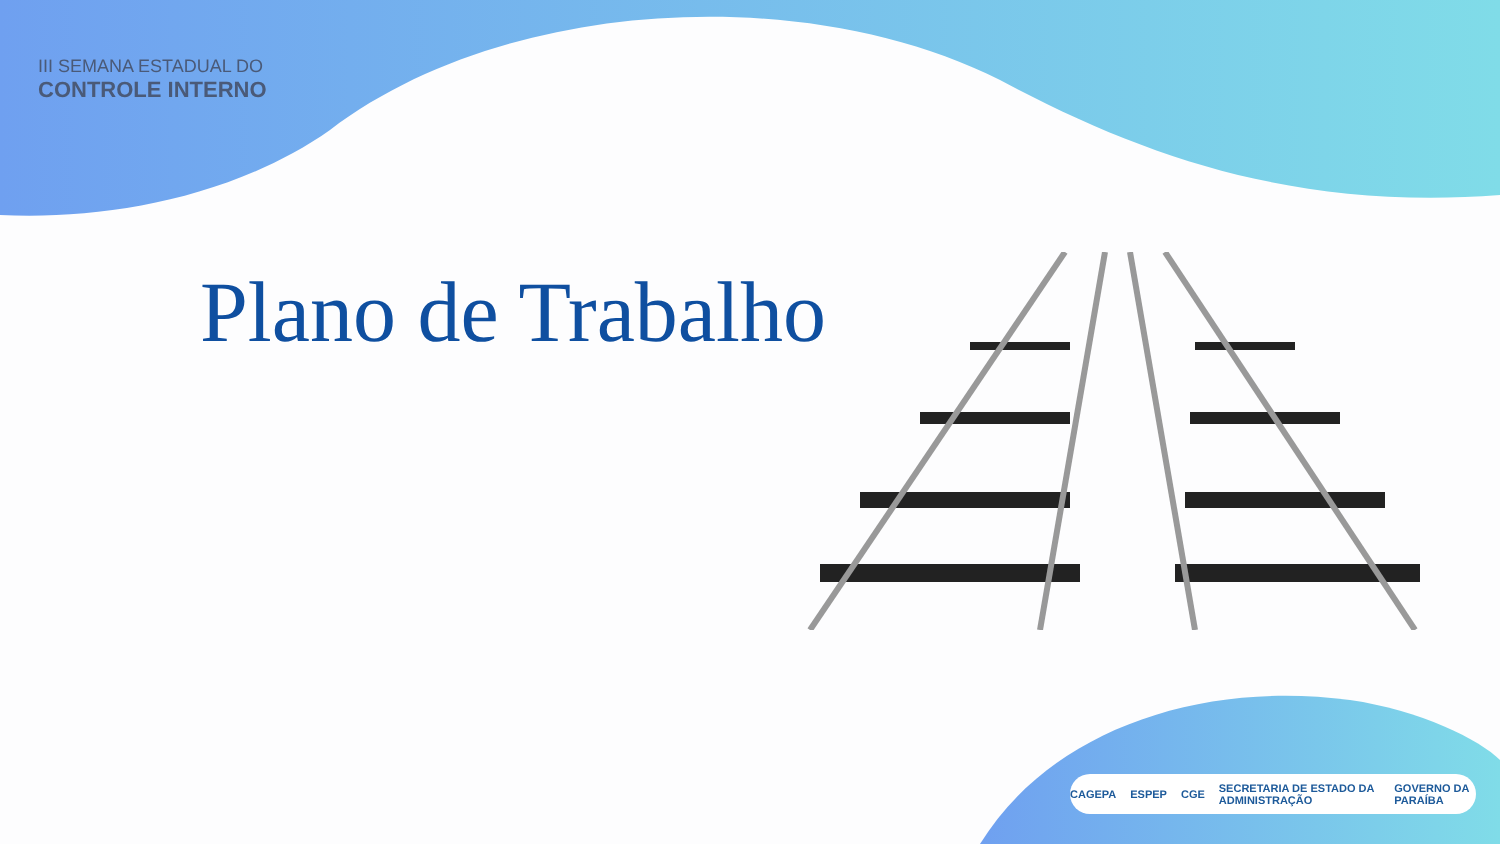III SEMANA ESTADUAL DO
CONTROLE INTERNO
Plano de Trabalho
CAGEPA ESPEP CGE SECRETARIA DE ESTADO DA ADMINISTRAÇÃO GOVERNO DA PARAÍBA